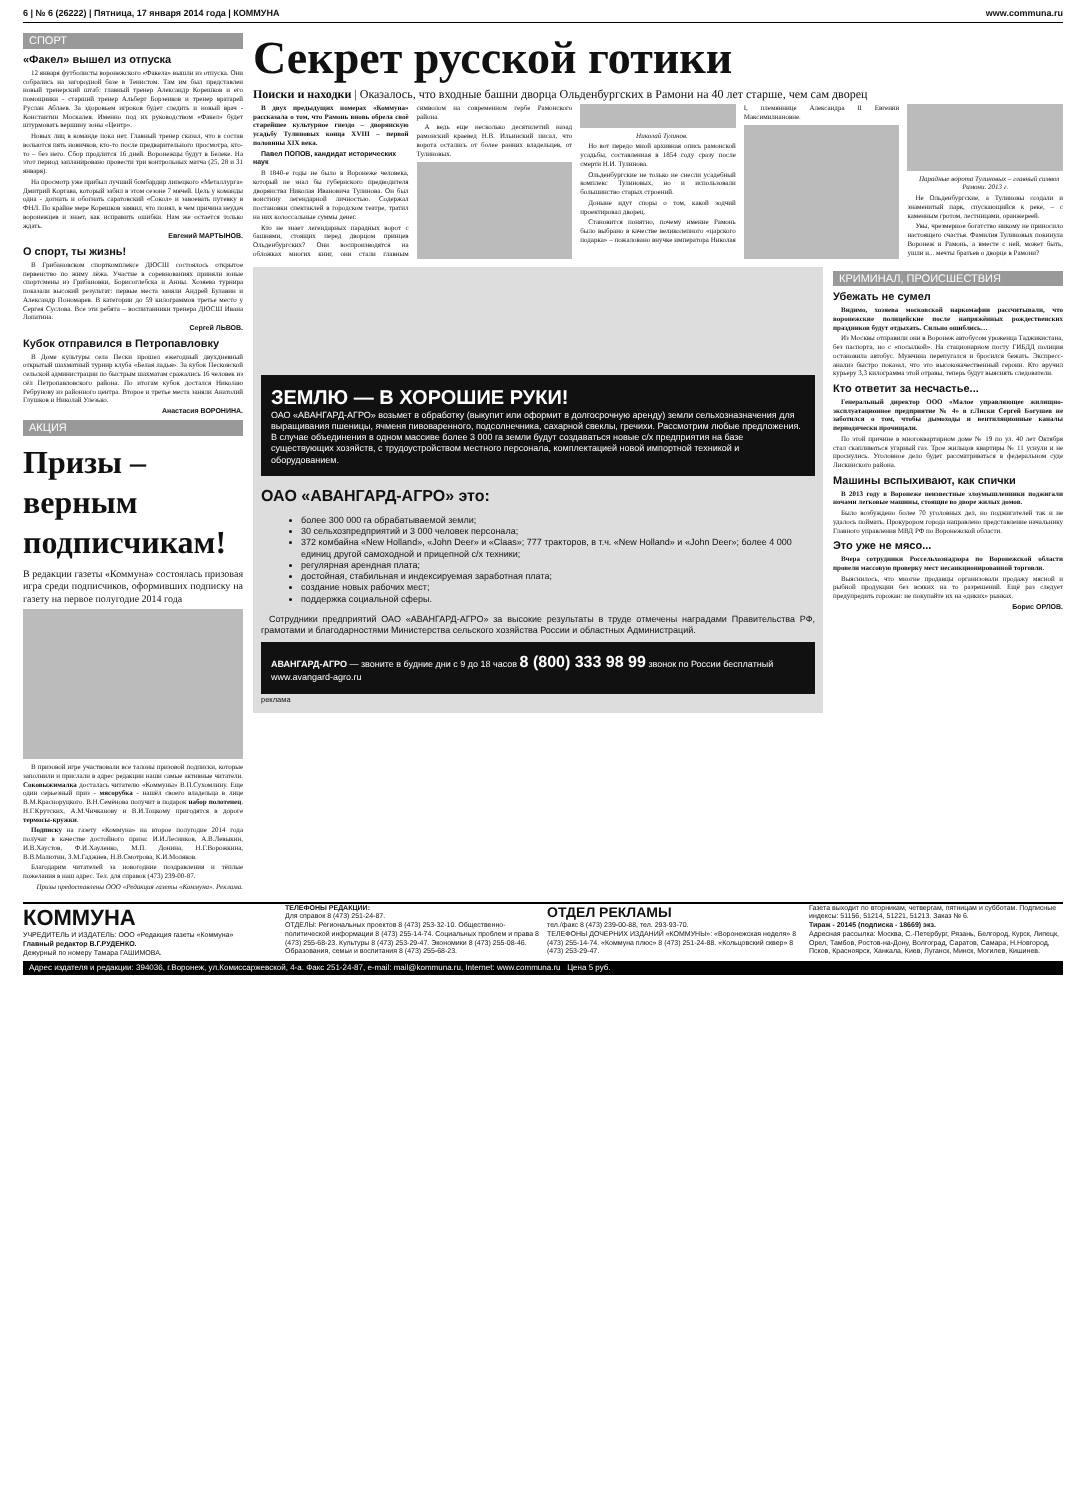6 | № 6 (26222) | Пятница, 17 января 2014 года | КОММУНА www.communa.ru
СПОРТ
«Факел» вышел из отпуска
12 января футболисты воронежского «Факела» вышли из отпуска. Они собрались на загородной базе в Тенистом. Там им был представлен новый тренерский штаб: главный тренер Александр Корешков и его помощники - старший тренер Альберт Борзенков и тренер вратарей Руслан Аблаев. За здоровьем игроков будет следить и новый врач - Константин Москалев. Именно под их руководством «Факел» будет штурмовать вершину зоны «Центр».
Новых лиц в команде пока нет. Главный тренер сказал, что в состав вольются пять новичков, кто-то после предварительного просмотра, кто-то – без него. Сбор продлится 16 дней. Воронежцы будут в Белеке. На этот период запланировано провести три контрольных матча (25, 28 и 31 января).
На просмотр уже прибыл лучший бомбардир липецкого «Металлурга» Дмитрий Кортава, который забил в этом сезоне 7 мячей. Цель у команды одна - догнать и обогнать саратовский «Сокол» и завоевать путевку в ФНЛ. По крайне мере Корешков заявил, что понял, в чем причина неудач воронежцев и знает, как исправить ошибки. Нам же остается только ждать.
Евгений МАРТЫНОВ.
О спорт, ты жизнь!
В Грибановском спорткомплексе ДЮСШ состоялось открытое первенство по жиму лёжа. Участие в соревнованиях приняли юные спортсмены из Грибановки, Борисоглебска и Анны. Хозяева турнира показали высокий результат: первые места заняли Андрей Булавин и Александр Пономарев. В категории до 59 килограммов третье место у Сергея Суслова. Все эти ребята – воспитанники тренера ДЮСШ Ивана Лопатина.
Сергей ЛЬВОВ.
Кубок отправился в Петропавловку
В Доме культуры села Пески прошел ежегодный двухдневный открытый шахматный турнир клуба «Белая ладья». За кубок Песковской сельской администрации по быстрым шахматам сражались 16 человек из сёл Петропавловского района. По итогам кубок достался Николаю Ребрунову из районного центра. Второе и третье места заняли Анатолий Глушков и Николай Улезько.
Анастасия ВОРОНИНА.
АКЦИЯ
Призы – верным подписчикам!
В редакции газеты «Коммуна» состоялась призовая игра среди подписчиков, оформивших подписку на газету на первое полугодие 2014 года
В призовой игре участвовали все талоны призовой подписки, которые заполнили и прислали в адрес редакции наши самые активные читатели. Соковыжималка досталась читателю «Коммуны» В.П.Сухомлину. Еще один серьезный приз - мясорубка - нашёл своего владельца в лице В.М.Красноруцкого. В.Н.Семёнова получит в подарок набор полотенец. Н.Г.Крутских, А.М.Чичканову и В.И.Тоцкому пригодятся в дороге термосы-кружки.
Подписку на газету «Коммуна» на второе полугодие 2014 года получат в качестве достойного приза: И.И.Лесников, А.В.Левыкин, И.В.Хаустов, Ф.И.Хауленко, М.П. Донина, Н.Г.Ворожкина, В.В.Малютин, З.М.Гаджиев, Н.В.Смотрова, К.И.Моляков.
Благодарим читателей за новогодние поздравления и тёплые пожелания в наш адрес. Тел. для справок (473) 239-00-87.
Призы предоставлены ООО «Редакция газеты «Коммуна». Реклама.
Секрет русской готики
Поиски и находки | Оказалось, что входные башни дворца Ольденбургских в Рамони на 40 лет старше, чем сам дворец
В двух предыдущих номерах «Коммуна» рассказала о том, что Рамонь вновь обрела своё старейшее культурное гнездо – дворянскую усадьбу Тулиновых конца XVIII – первой половины XIX века.
Павел ПОПОВ, кандидат исторических наук
В 1840-е годы не было в Воронеже человека, который не знал бы губернского предводителя дворянства Николая Ивановича Тулинова. Он был воистину легендарной личностью. Содержал постановки спектаклей в городском театре, тратил на них колоссальные суммы денег.
Кто не знает легендарных парадных ворот с башнями, стоящих перед дворцом принцев Ольденбургских? Они воспроизводятся на обложках многих книг, они стали главным символом на современном гербе Рамонского района.
А ведь еще несколько десятилетий назад рамонский краевед Н.В. Ильинский писал, что ворота остались от более ранних владельцев, от Тулиновых.
Николай Тулинов.
Но вот передо мной архивная опись рамонской усадьбы, составленная в 1854 году сразу после смерти Н.И. Тулинова.
Ольденбургские не только не снесли усадебный комплекс Тулиновых, но и использовали большинство старых строений.
Доныне идут споры о том, какой зодчий проектировал дворец.
Становится понятно, почему имение Рамонь было выбрано в качестве великолепного «царского подарка» – пожаловано внучке императора Николая I, племяннице Александра II Евгении Максимилиановне.
Парадные ворота Тулиновых – главный символ Рамони. 2013 г.
Не Ольденбургские, а Тулиновы создали и знаменитый парк, спускающийся к реке, – с каменным гротом, лестницами, оранжереей.
Увы, чрезмерное богатство никому не приносило настоящего счастья. Фамилия Тулиновых покинула Воронеж и Рамонь, а вместе с ней, может быть, ушли и... мечты братьев о дворце в Рамони?
ЗЕМЛЮ — В ХОРОШИЕ РУКИ!
ОАО «АВАНГАРД-АГРО» возьмет в обработку (выкупит или оформит в долгосрочную аренду) земли сельхозназначения для выращивания пшеницы, ячменя пивоваренного, подсолнечника, сахарной свеклы, гречихи. Рассмотрим любые предложения.
В случае объединения в одном массиве более 3 000 га земли будут создаваться новые с/х предприятия на базе существующих хозяйств, с трудоустройством местного персонала, комплектацией новой импортной техникой и оборудованием.
ОАО «АВАНГАРД-АГРО» это:
более 300 000 га обрабатываемой земли;
30 сельхозпредприятий и 3 000 человек персонала;
372 комбайна «New Holland», «John Deer» и «Claas»; 777 тракторов, в т.ч. «New Holland» и «John Deer»; более 4 000 единиц другой самоходной и прицепной с/х техники;
регулярная арендная плата;
достойная, стабильная и индексируемая заработная плата;
создание новых рабочих мест;
поддержка социальной сферы.
Сотрудники предприятий ОАО «АВАНГАРД-АГРО» за высокие результаты в труде отмечены наградами Правительства РФ, грамотами и благодарностями Министерства сельского хозяйства России и областных Администраций.
АВАНГАРД-АГРО — звоните в будние дни с 9 до 18 часов 8 (800) 333 98 99 звонок по России бесплатный www.avangard-agro.ru
реклама
КРИМИНАЛ, ПРОИСШЕСТВИЯ
Убежать не сумел
Видимо, хозяева московской наркомафии рассчитывали, что воронежские полицейские после напряжённых рождественских праздников будут отдыхать. Сильно ошиблись…
Из Москвы отправили они в Воронеж автобусом уроженца Таджикистана, без паспорта, но с «посылкой». На стационарном посту ГИБДД полиция остановила автобус. Мужчина перепугался и бросился бежать. Экспресс-анализ быстро показал, что это высококачественный героин. Кто вручил курьеру 3,3 килограмма этой отравы, теперь будут выяснять следователи.
Кто ответит за несчастье...
Генеральный директор ООО «Малое управляющее жилищно-эксплуатационное предприятие № 4» в г.Лиски Сергей Богушев не заботился о том, чтобы дымоходы и вентиляционные каналы периодически прочищали.
По этой причине в многоквартирном доме № 19 по ул. 40 лет Октября стал скапливаться угарный газ. Трое жильцов квартиры № 11 уснули и не проснулись. Уголовное дело будет рассматриваться в федеральном суде Лискинского района.
Машины вспыхивают, как спички
В 2013 году в Воронеже неизвестные злоумышленники поджигали ночами легковые машины, стоящие во дворе жилых домов.
Было возбуждено более 70 уголовных дел, но поджигателей так и не удалось поймать. Прокурором города направлено представление начальнику Главного управления МВД РФ по Воронежской области.
Это уже не мясо...
Вчера сотрудники Россельхознадзора по Воронежской области провели массовую проверку мест несанкционированной торговли.
Выяснилось, что многие продавцы организовали продажу мясной и рыбной продукции без всяких на то разрешений. Ещё раз следует предупредить горожан: не покупайте их на «диких» рынках.
Борис ОРЛОВ.
КОММУНА
УЧРЕДИТЕЛЬ И ИЗДАТЕЛЬ: ООО «Редакция газеты «Коммуна»
Главный редактор В.Г.РУДЕНКО.
Дежурный по номеру Тамара ГАШИМОВА.
ТЕЛЕФОНЫ РЕДАКЦИИ:
Для справок 8 (473) 251-24-87.
ОТДЕЛЫ: Региональных проектов 8 (473) 253-32-10. Общественно-политической информации 8 (473) 255-14-74. Социальных проблем и права 8 (473) 255-68-23. Культуры 8 (473) 253-29-47. Экономики 8 (473) 255-08-46. Образования, семьи и воспитания 8 (473) 255-68-23.
ОТДЕЛ РЕКЛАМЫ
тел./факс 8 (473) 239-00-88, тел. 293-93-70.
ТЕЛЕФОНЫ ДОЧЕРНИХ ИЗДАНИЙ «КОММУНЫ»: «Воронежская неделя» 8 (473) 255-14-74. «Коммуна плюс» 8 (473) 251-24-88. «Кольцовский сквер» 8 (473) 253-29-47.
Газета выходит по вторникам, четвергам, пятницам и субботам. Подписные индексы: 51156, 51214, 51221, 51213. Заказ № 6.
Тираж - 20145 (подписка - 18669) экз.
Адресная рассылка: Москва, С.-Петербург, Рязань, Белгород, Курск, Липецк, Орел, Тамбов, Ростов-на-Дону, Волгоград, Саратов, Самара, Н.Новгород, Псков, Красноярск, Ханкала, Киев, Луганск, Минск, Могилев, Кишинев.
Адрес издателя и редакции: 394036, г.Воронеж, ул.Комиссаржевской, 4-а. Факс 251-24-87, e-mail: mail@kommuna.ru, Internet: www.communa.ru Цена 5 руб.